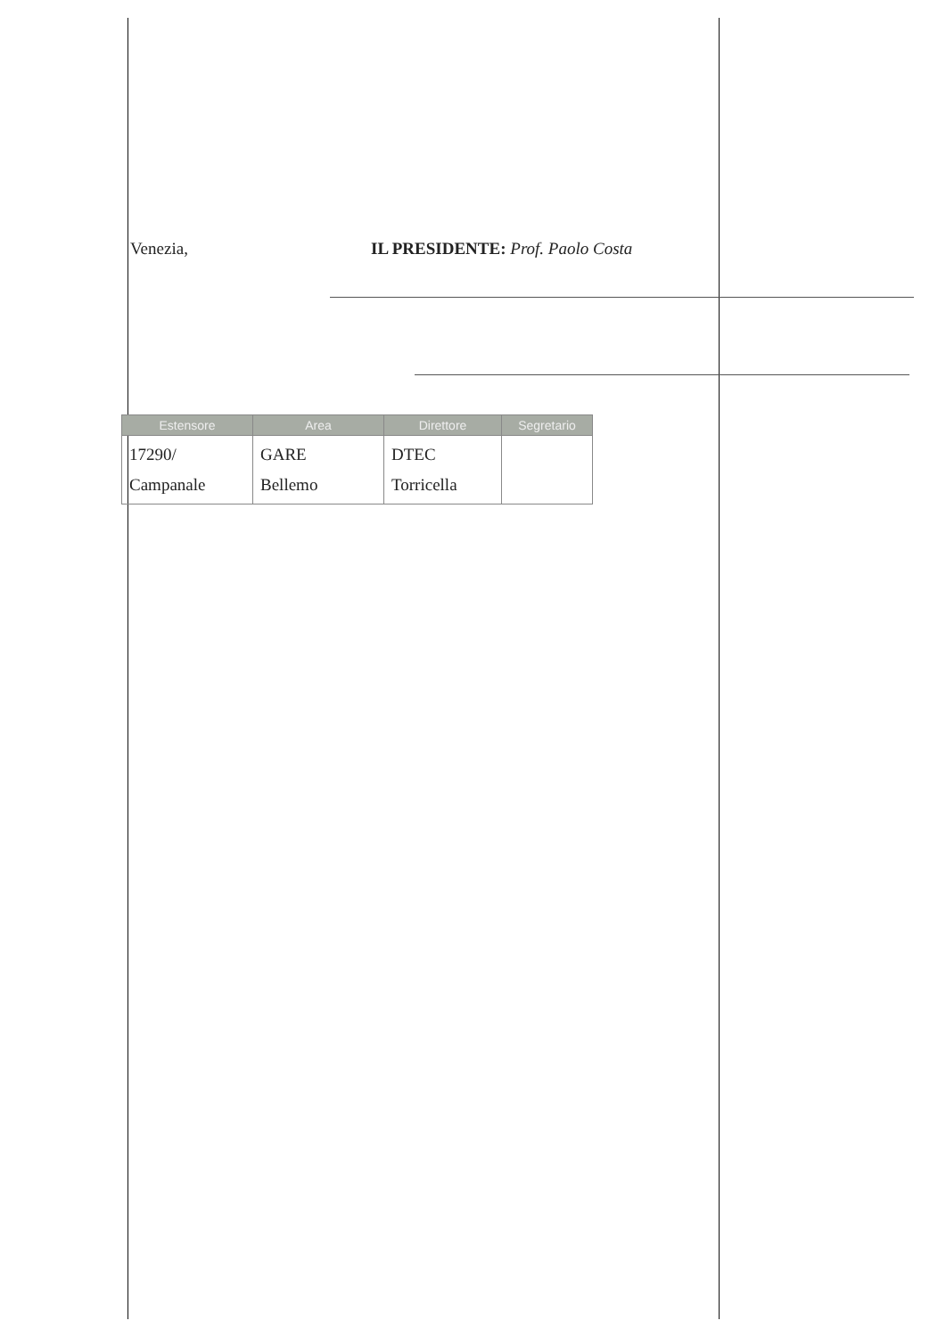Venezia, IL PRESIDENTE: Prof. Paolo Costa
| Estensore | Area | Direttore | Segretario |
| --- | --- | --- | --- |
| 17290/ Campanale | GARE Bellemo | DTEC Torricella | |